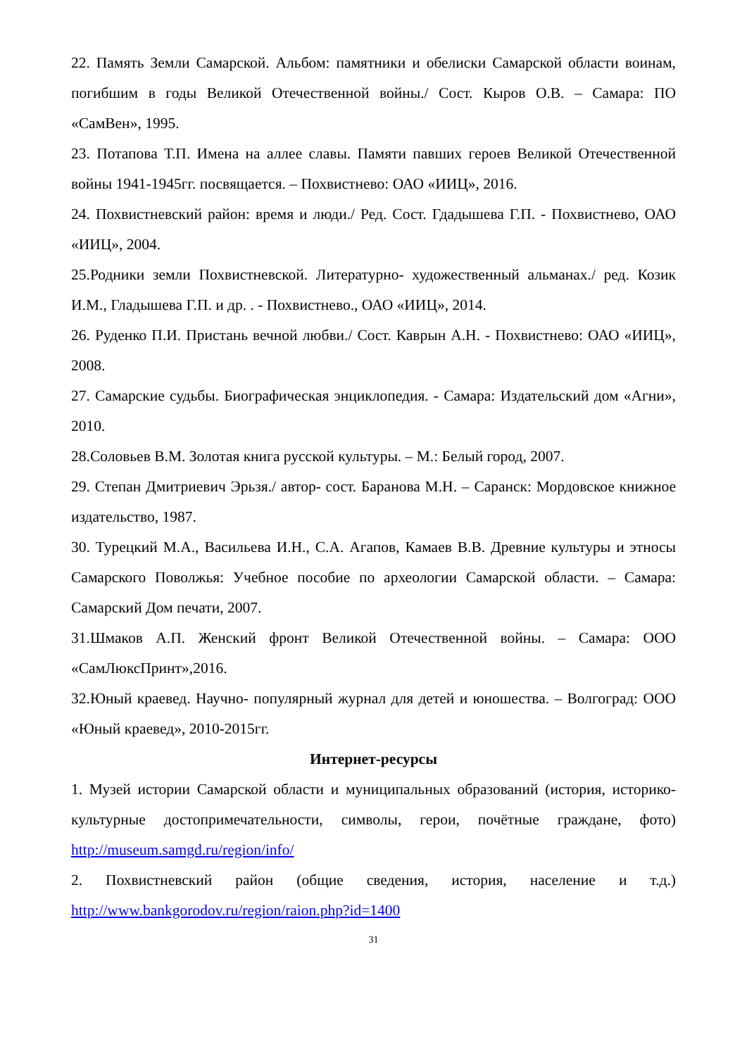22. Память Земли Самарской. Альбом: памятники и обелиски Самарской области воинам, погибшим в годы Великой Отечественной войны./ Сост. Кыров О.В. – Самара: ПО «СамВен», 1995.
23. Потапова Т.П. Имена на аллее славы. Памяти павших героев Великой Отечественной войны 1941-1945гг. посвящается. – Похвистнево: ОАО «ИИЦ», 2016.
24. Похвистневский район: время и люди./ Ред. Сост. Гдадышева Г.П. - Похвистнево, ОАО «ИИЦ», 2004.
25.Родники земли Похвистневской. Литературно- художественный альманах./ ред. Козик И.М., Гладышева Г.П. и др. . - Похвистнево., ОАО «ИИЦ», 2014.
26. Руденко П.И. Пристань вечной любви./ Сост. Каврын А.Н. - Похвистнево: ОАО «ИИЦ», 2008.
27. Самарские судьбы. Биографическая энциклопедия. - Самара: Издательский дом «Агни», 2010.
28.Соловьев В.М. Золотая книга русской культуры. – М.: Белый город, 2007.
29. Степан Дмитриевич Эрьзя./ автор- сост. Баранова М.Н. – Саранск: Мордовское книжное издательство, 1987.
30. Турецкий М.А., Васильева И.Н., С.А. Агапов, Камаев В.В. Древние культуры и этносы Самарского Поволжья: Учебное пособие по археологии Самарской области. – Самара: Самарский Дом печати, 2007.
31.Шмаков А.П. Женский фронт Великой Отечественной войны. – Самара: ООО «СамЛюксПринт»,2016.
32.Юный краевед. Научно- популярный журнал для детей и юношества. – Волгоград: ООО «Юный краевед», 2010-2015гг.
Интернет-ресурсы
1. Музей истории Самарской области и муниципальных образований (история, историко-культурные достопримечательности, символы, герои, почётные граждане, фото) http://museum.samgd.ru/region/info/
2. Похвистневский район (общие сведения, история, население и т.д.) http://www.bankgorodov.ru/region/raion.php?id=1400
31